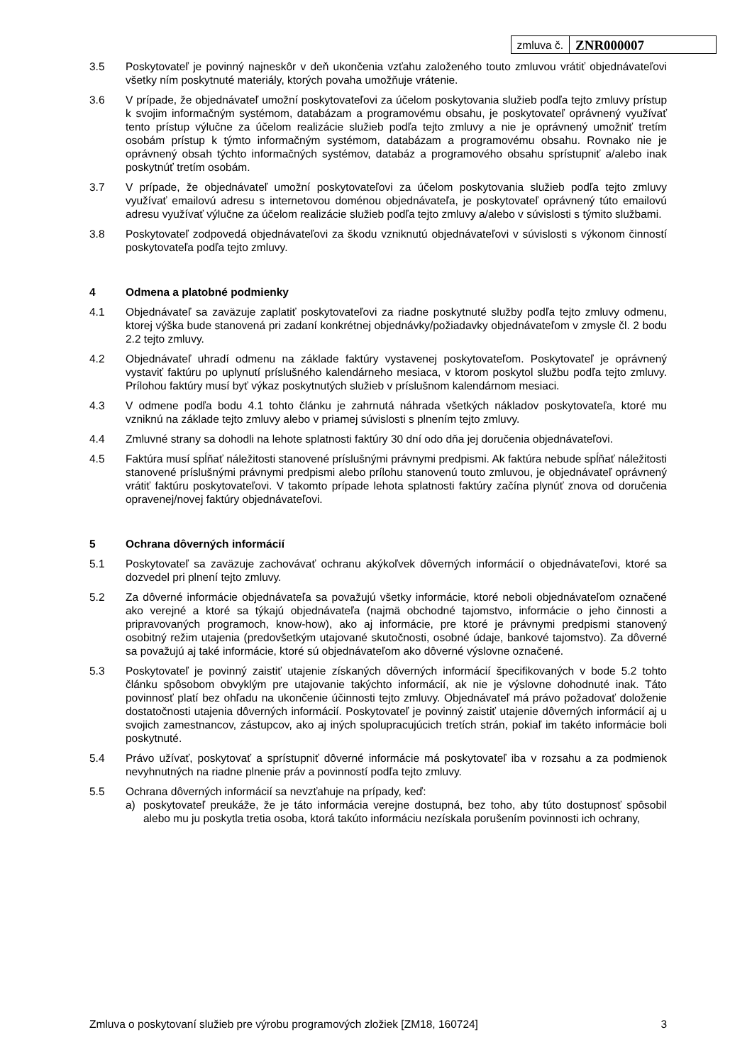| zmluva č. | ZNR000007 |
3.5 Poskytovateľ je povinný najneskôr v deň ukončenia vzťahu založeného touto zmluvou vrátiť objednávateľovi všetky ním poskytnuté materiály, ktorých povaha umožňuje vrátenie.
3.6 V prípade, že objednávateľ umožní poskytovateľovi za účelom poskytovania služieb podľa tejto zmluvy prístup k svojim informačným systémom, databázam a programovému obsahu, je poskytovateľ oprávnený využívať tento prístup výlučne za účelom realizácie služieb podľa tejto zmluvy a nie je oprávnený umožniť tretím osobám prístup k týmto informačným systémom, databázam a programovému obsahu. Rovnako nie je oprávnený obsah týchto informačných systémov, databáz a programového obsahu sprístupniť a/alebo inak poskytnúť tretím osobám.
3.7 V prípade, že objednávateľ umožní poskytovateľovi za účelom poskytovania služieb podľa tejto zmluvy využívať emailovú adresu s internetovou doménou objednávateľa, je poskytovateľ oprávnený túto emailovú adresu využívať výlučne za účelom realizácie služieb podľa tejto zmluvy a/alebo v súvislosti s týmito službami.
3.8 Poskytovateľ zodpovedá objednávateľovi za škodu vzniknutú objednávateľovi v súvislosti s výkonom činností poskytovateľa podľa tejto zmluvy.
4 Odmena a platobné podmienky
4.1 Objednávateľ sa zaväzuje zaplatiť poskytovateľovi za riadne poskytnuté služby podľa tejto zmluvy odmenu, ktorej výška bude stanovená pri zadaní konkrétnej objednávky/požiadavky objednávateľom v zmysle čl. 2 bodu 2.2 tejto zmluvy.
4.2 Objednávateľ uhradí odmenu na základe faktúry vystavenej poskytovateľom. Poskytovateľ je oprávnený vystaviť faktúru po uplynutí príslušného kalendárneho mesiaca, v ktorom poskytol službu podľa tejto zmluvy. Prílohou faktúry musí byť výkaz poskytnutých služieb v príslušnom kalendárnom mesiaci.
4.3 V odmene podľa bodu 4.1 tohto článku je zahrnutá náhrada všetkých nákladov poskytovateľa, ktoré mu vzniknú na základe tejto zmluvy alebo v priamej súvislosti s plnením tejto zmluvy.
4.4 Zmluvné strany sa dohodli na lehote splatnosti faktúry 30 dní odo dňa jej doručenia objednávateľovi.
4.5 Faktúra musí spĺňať náležitosti stanovené príslušnými právnymi predpismi. Ak faktúra nebude spĺňať náležitosti stanovené príslušnými právnymi predpismi alebo prílohu stanovenú touto zmluvou, je objednávateľ oprávnený vrátiť faktúru poskytovateľovi. V takomto prípade lehota splatnosti faktúry začína plynúť znova od doručenia opravenej/novej faktúry objednávateľovi.
5 Ochrana dôverných informácií
5.1 Poskytovateľ sa zaväzuje zachovávať ochranu akýkoľvek dôverných informácií o objednávateľovi, ktoré sa dozvedel pri plnení tejto zmluvy.
5.2 Za dôverné informácie objednávateľa sa považujú všetky informácie, ktoré neboli objednávateľom označené ako verejné a ktoré sa týkajú objednávateľa (najmä obchodné tajomstvo, informácie o jeho činnosti a pripravovaných programoch, know-how), ako aj informácie, pre ktoré je právnymi predpismi stanovený osobitný režim utajenia (predovšetkým utajované skutočnosti, osobné údaje, bankové tajomstvo). Za dôverné sa považujú aj také informácie, ktoré sú objednávateľom ako dôverné výslovne označené.
5.3 Poskytovateľ je povinný zaistiť utajenie získaných dôverných informácií špecifikovaných v bode 5.2 tohto článku spôsobom obvyklým pre utajovanie takýchto informácií, ak nie je výslovne dohodnuté inak. Táto povinnosť platí bez ohľadu na ukončenie účinnosti tejto zmluvy. Objednávateľ má právo požadovať doloženie dostatočnosti utajenia dôverných informácií. Poskytovateľ je povinný zaistiť utajenie dôverných informácií aj u svojich zamestnancov, zástupcov, ako aj iných spolupracujúcich tretích strán, pokiaľ im takéto informácie boli poskytnuté.
5.4 Právo užívať, poskytovať a sprístupniť dôverné informácie má poskytovateľ iba v rozsahu a za podmienok nevyhnutných na riadne plnenie práv a povinností podľa tejto zmluvy.
5.5 Ochrana dôverných informácií sa nevzťahuje na prípady, keď:
a) poskytovateľ preukáže, že je táto informácia verejne dostupná, bez toho, aby túto dostupnosť spôsobil alebo mu ju poskytla tretia osoba, ktorá takúto informáciu nezískala porušením povinnosti ich ochrany,
Zmluva o poskytovaní služieb pre výrobu programových zložiek [ZM18, 160724] 3